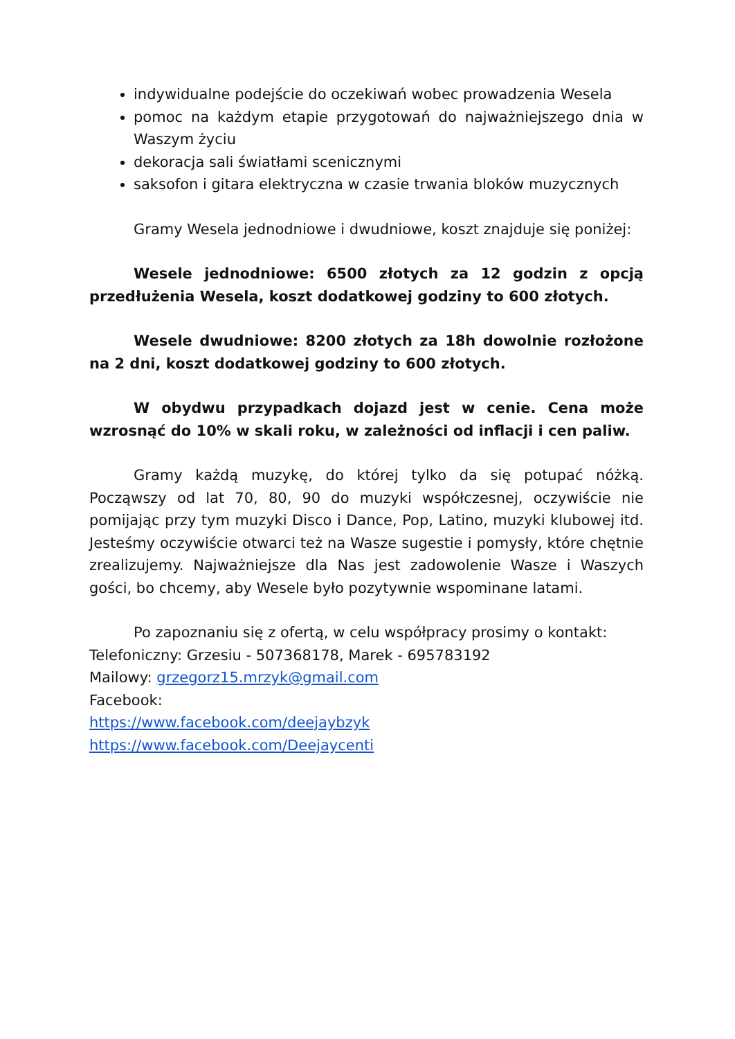indywidualne podejście do oczekiwań wobec prowadzenia Wesela
pomoc na każdym etapie przygotowań do najważniejszego dnia w Waszym życiu
dekoracja sali światłami scenicznymi
saksofon i gitara elektryczna w czasie trwania bloków muzycznych
Gramy Wesela jednodniowe i dwudniowe, koszt znajduje się poniżej:
Wesele jednodniowe: 6500 złotych za 12 godzin z opcją przedłużenia Wesela, koszt dodatkowej godziny to 600 złotych.
Wesele dwudniowe: 8200 złotych za 18h dowolnie rozłożone na 2 dni, koszt dodatkowej godziny to 600 złotych.
W obydwu przypadkach dojazd jest w cenie. Cena może wzrosnąć do 10% w skali roku, w zależności od inflacji i cen paliw.
Gramy każdą muzykę, do której tylko da się potupać nóżką. Począwszy od lat 70, 80, 90 do muzyki współczesnej, oczywiście nie pomijając przy tym muzyki Disco i Dance, Pop, Latino, muzyki klubowej itd. Jesteśmy oczywiście otwarci też na Wasze sugestie i pomysły, które chętnie zrealizujemy. Najważniejsze dla Nas jest zadowolenie Wasze i Waszych gości, bo chcemy, aby Wesele było pozytywnie wspominane latami.
Po zapoznaniu się z ofertą, w celu współpracy prosimy o kontakt:
Telefoniczny: Grzesiu - 507368178, Marek - 695783192
Mailowy: grzegorz15.mrzyk@gmail.com
Facebook:
https://www.facebook.com/deejaybzyk
https://www.facebook.com/Deejaycenti